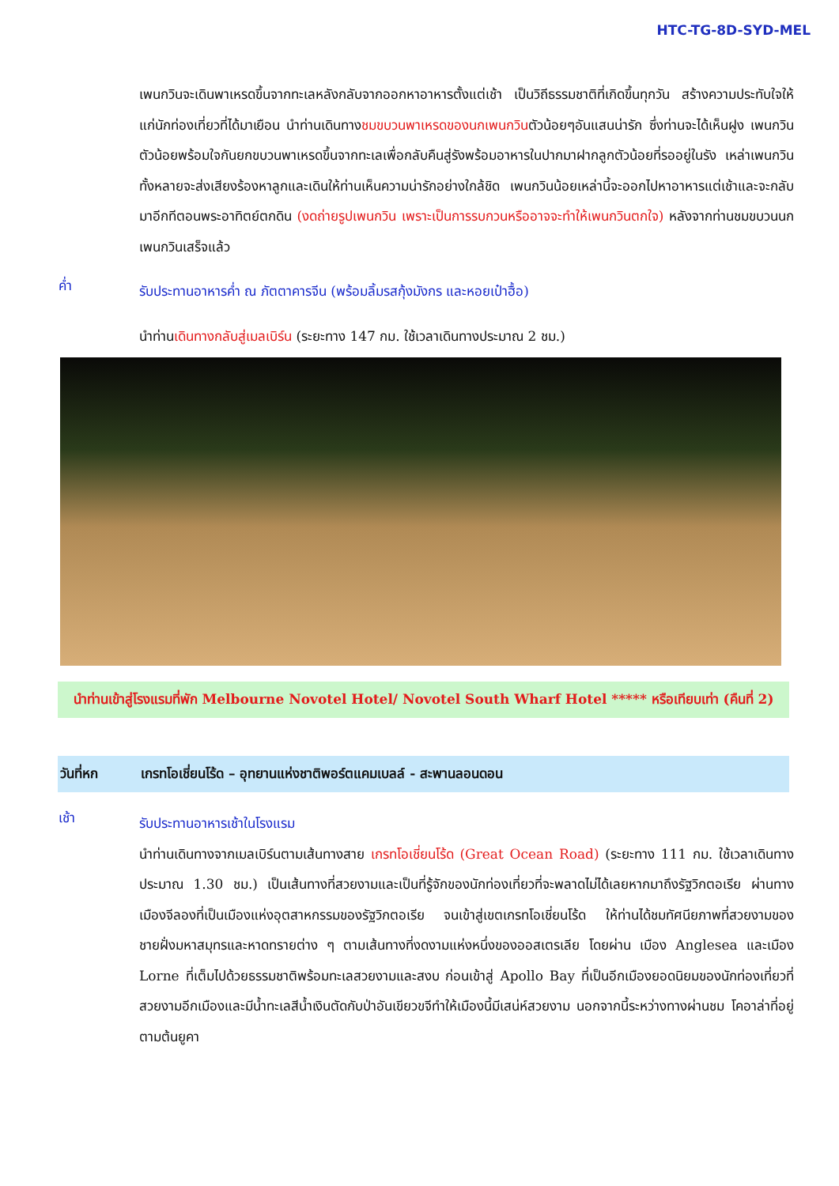HTC-TG-8D-SYD-MEL
เพนกวินจะเดินพาเหรดขึ้นจากทะเลหลังกลับจากออกหาอาหารตั้งแต่เช้า เป็นวิถีธรรมชาติที่เกิดขึ้นทุกวัน สร้างความประทับใจให้แก่นักท่องเที่ยวที่ได้มาเยือน นำท่านเดินทางชมขบวนพาเหรดของนกเพนกวินตัวน้อยๆอันแสนน่ารัก ซึ่งท่านจะได้เห็นฝูง เพนกวินตัวน้อยพร้อมใจกันยกขบวนพาเหรดขึ้นจากทะเลเพื่อกลับคืนสู่รังพร้อมอาหารในปากมาฝากลูกตัวน้อยที่รออยู่ในรัง เหล่าเพนกวินทั้งหลายจะส่งเสียงร้องหาลูกและเดินให้ท่านเห็นความน่ารักอย่างใกล้ชิด เพนกวินน้อยเหล่านี้จะออกไปหาอาหารแต่เช้าและจะกลับมาอีกทีตอนพระอาทิตย์ตกดิน (งดถ่ายรูปเพนกวิน เพราะเป็นการรบกวนหรืออาจจะทำให้เพนกวินตกใจ) หลังจากท่านชมขบวนนกเพนกวินเสร็จแล้ว
ค่ำ
รับประทานอาหารค่ำ ณ ภัตตาคารจีน (พร้อมลิ้มรสกุ้งมังกร และหอยเป๋าฮื้อ)
นำท่านเดินทางกลับสู่เมลเบิร์น (ระยะทาง 147 กม. ใช้เวลาเดินทางประมาณ 2 ชม.)
นำท่านเข้าสู่โรงแรมที่พัก Melbourne Novotel Hotel/ Novotel South Wharf Hotel ***** หรือเทียบเท่า (คืนที่ 2)
วันที่หก เกรทโอเชี่ยนโร้ด – อุทยานแห่งชาติพอร์ตแคมเบลล์ - สะพานลอนดอน
เช้า
รับประทานอาหารเช้าในโรงแรม
นำท่านเดินทางจากเมลเบิร์นตามเส้นทางสาย เกรทโอเชี่ยนโร้ด (Great Ocean Road) (ระยะทาง 111 กม. ใช้เวลาเดินทางประมาณ 1.30 ชม.) เป็นเส้นทางที่สวยงามและเป็นที่รู้จักของนักท่องเที่ยวที่จะพลาดไม่ได้เลยหากมาถึงรัฐวิกตอเรีย ผ่านทางเมืองจีลองที่เป็นเมืองแห่งอุตสาหกรรมของรัฐวิกตอเรีย จนเข้าสู่เขตเกรทโอเชี่ยนโร้ด ให้ท่านได้ชมทัศนียภาพที่สวยงามของชายฝั่งมหาสมุทรและหาดทรายต่าง ๆ ตามเส้นทางที่งดงามแห่งหนึ่งของออสเตรเลีย โดยผ่าน เมือง Anglesea และเมือง Lorne ที่เต็มไปด้วยธรรมชาติพร้อมทะเลสวยงามและสงบ ก่อนเข้าสู่ Apollo Bay ที่เป็นอีกเมืองยอดนิยมของนักท่องเที่ยวที่สวยงามอีกเมืองและมีน้ำทะเลสีน้ำเงินตัดกับป่าอันเขียวขจีทำให้เมืองนี้มีเสน่ห์สวยงาม นอกจากนี้ระหว่างทางผ่านชม โคอาล่าที่อยู่ตามต้นยูคา